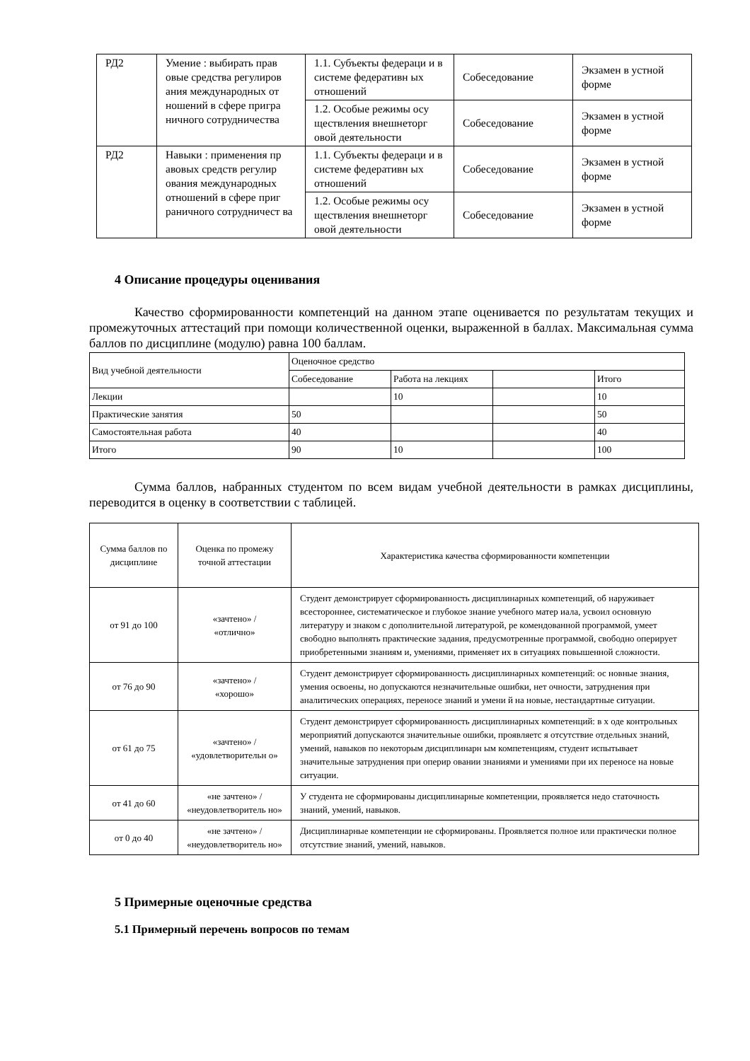| РД2 | Умение : выбирать прав овые средства регулиров ания международных от ношений в сфере пригра ничного сотрудничества | 1.1. Субъекты федераци и в системе федеративн ых отношений | Собеседование | Экзамен в устной форме |
| | | 1.2. Особые режимы осу ществления внешнеторг овой деятельности | Собеседование | Экзамен в устной форме |
| РД2 | Навыки : применения пр авовых средств регулир ования международных отношений в сфере приг раничного сотрудничест ва | 1.1. Субъекты федераци и в системе федеративн ых отношений | Собеседование | Экзамен в устной форме |
| | | 1.2. Особые режимы осу ществления внешнеторг овой деятельности | Собеседование | Экзамен в устной форме |
4 Описание процедуры оценивания
Качество сформированности компетенций на данном этапе оценивается по результатам текущих и промежуточных аттестаций при помощи количественной оценки, выраженной в баллах. Максимальная сумма баллов по дисциплине (модулю) равна 100 баллам.
| Вид учебной деятельности | Оценочное средство | | | |
| | Собеседование | Работа на лекциях | | Итого |
| Лекции | | 10 | | 10 |
| Практические занятия | 50 | | | 50 |
| Самостоятельная работа | 40 | | | 40 |
| Итого | 90 | 10 | | 100 |
Сумма баллов, набранных студентом по всем видам учебной деятельности в рамках дисциплины, переводится в оценку в соответствии с таблицей.
| Сумма баллов по дисциплине | Оценка по промежу точной аттестации | Характеристика качества сформированности компетенции |
| от 91 до 100 | «зачтено» / «отлично» | Студент демонстрирует сформированность дисциплинарных компетенций, об наруживает всестороннее, систематическое и глубокое знание учебного матер иала, усвоил основную литературу и знаком с дополнительной литературой, ре комендованной программой, умеет свободно выполнять практические задания, предусмотренные программой, свободно оперирует приобретенными знаниям и, умениями, применяет их в ситуациях повышенной сложности. |
| от 76 до 90 | «зачтено» / «хорошо» | Студент демонстрирует сформированность дисциплинарных компетенций: ос новные знания, умения освоены, но допускаются незначительные ошибки, нет очности, затруднения при аналитических операциях, переносе знаний и умени й на новые, нестандартные ситуации. |
| от 61 до 75 | «зачтено» / «удовлетворительн о» | Студент демонстрирует сформированность дисциплинарных компетенций: в х оде контрольных мероприятий допускаются значительные ошибки, проявляетс я отсутствие отдельных знаний, умений, навыков по некоторым дисциплинарн ым компетенциям, студент испытывает значительные затруднения при оперир овании знаниями и умениями при их переносе на новые ситуации. |
| от 41 до 60 | «не зачтено» / «неудовлетворитель но» | У студента не сформированы дисциплинарные компетенции, проявляется недо статочность знаний, умений, навыков. |
| от 0 до 40 | «не зачтено» / «неудовлетворитель но» | Дисциплинарные компетенции не сформированы. Проявляется полное или практически полное отсутствие знаний, умений, навыков. |
5 Примерные оценочные средства
5.1 Примерный перечень вопросов по темам